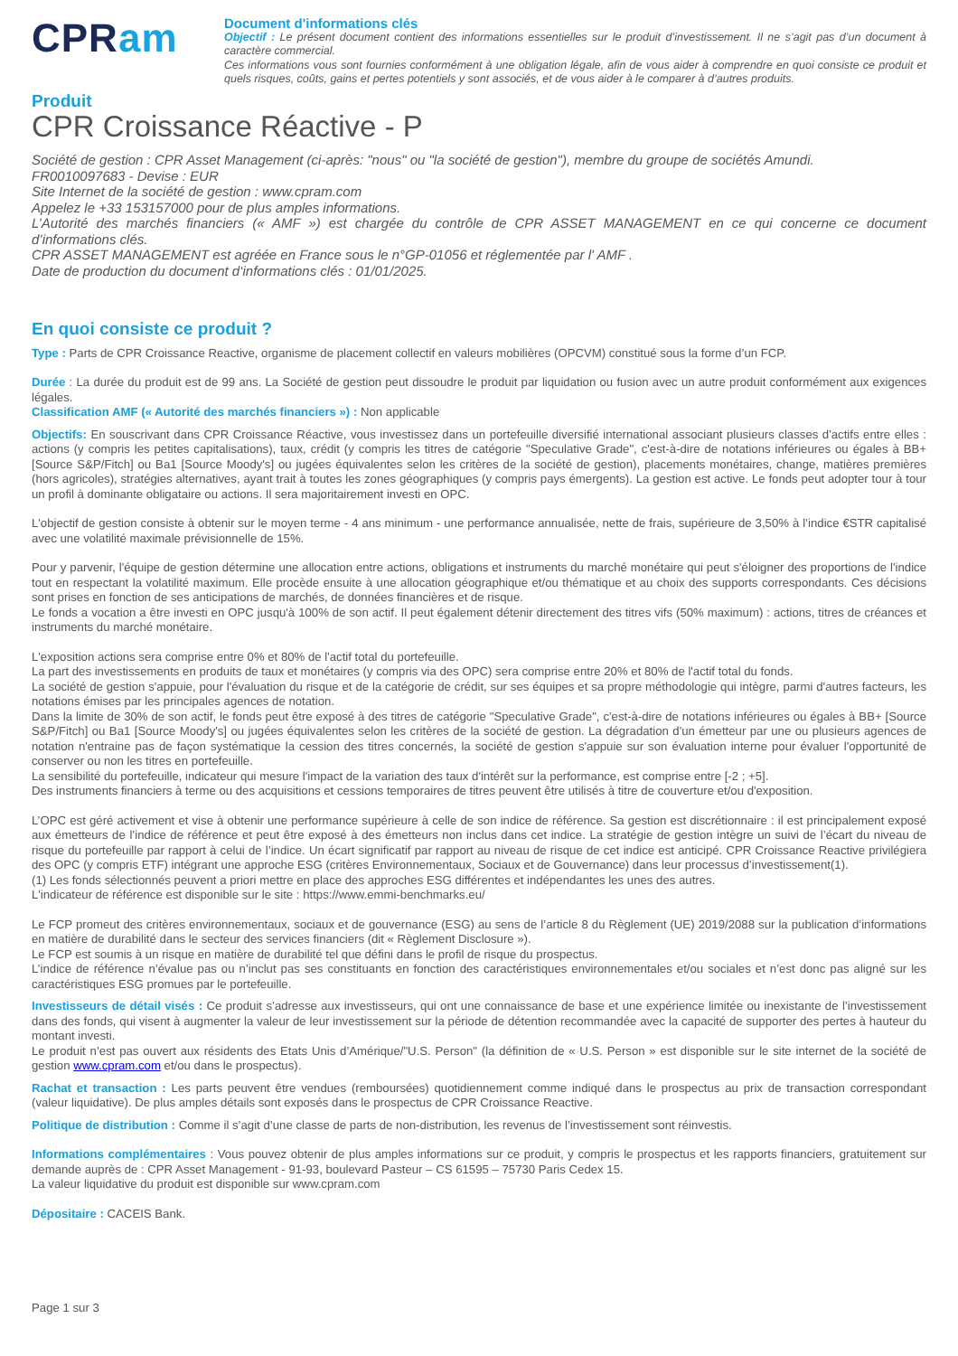CPRam
Document d'informations clés
Objectif : Le présent document contient des informations essentielles sur le produit d’investissement. Il ne s’agit pas d’un document à caractère commercial.
Ces informations vous sont fournies conformément à une obligation légale, afin de vous aider à comprendre en quoi consiste ce produit et quels risques, coûts, gains et pertes potentiels y sont associés, et de vous aider à le comparer à d’autres produits.
Produit
CPR Croissance Réactive - P
Société de gestion : CPR Asset Management (ci-après: "nous" ou "la société de gestion"), membre du groupe de sociétés Amundi.
FR0010097683 - Devise : EUR
Site Internet de la société de gestion : www.cpram.com
Appelez le +33 153157000 pour de plus amples informations.
L’Autorité des marchés financiers (« AMF ») est chargée du contrôle de CPR ASSET MANAGEMENT en ce qui concerne ce document d’informations clés.
CPR ASSET MANAGEMENT est agréée en France sous le n°GP-01056 et réglementée par l' AMF .
Date de production du document d‘informations clés : 01/01/2025.
En quoi consiste ce produit ?
Type : Parts de CPR Croissance Reactive, organisme de placement collectif en valeurs mobilières (OPCVM) constitué sous la forme d’un FCP.
Durée : La durée du produit est de 99 ans. La Société de gestion peut dissoudre le produit par liquidation ou fusion avec un autre produit conformément aux exigences légales.
Classification AMF (« Autorité des marchés financiers ») : Non applicable
Objectifs: En souscrivant dans CPR Croissance Réactive, vous investissez dans un portefeuille diversifié international associant plusieurs classes d'actifs entre elles : actions (y compris les petites capitalisations), taux, crédit (y compris les titres de catégorie "Speculative Grade", c'est-à-dire de notations inférieures ou égales à BB+ [Source S&P/Fitch] ou Ba1 [Source Moody's] ou jugées équivalentes selon les critères de la société de gestion), placements monétaires, change, matières premières (hors agricoles), stratégies alternatives, ayant trait à toutes les zones géographiques (y compris pays émergents). La gestion est active. Le fonds peut adopter tour à tour un profil à dominante obligataire ou actions. Il sera majoritairement investi en OPC.
L'objectif de gestion consiste à obtenir sur le moyen terme - 4 ans minimum - une performance annualisée, nette de frais, supérieure de 3,50% à l’indice €STR capitalisé avec une volatilité maximale prévisionnelle de 15%.
Pour y parvenir, l'équipe de gestion détermine une allocation entre actions, obligations et instruments du marché monétaire qui peut s'éloigner des proportions de l'indice tout en respectant la volatilité maximum. Elle procède ensuite à une allocation géographique et/ou thématique et au choix des supports correspondants. Ces décisions sont prises en fonction de ses anticipations de marchés, de données financières et de risque.
Le fonds a vocation a être investi en OPC jusqu'à 100% de son actif. Il peut également détenir directement des titres vifs (50% maximum) : actions, titres de créances et instruments du marché monétaire.
L'exposition actions sera comprise entre 0% et 80% de l'actif total du portefeuille.
La part des investissements en produits de taux et monétaires (y compris via des OPC) sera comprise entre 20% et 80% de l'actif total du fonds.
La société de gestion s'appuie, pour l'évaluation du risque et de la catégorie de crédit, sur ses équipes et sa propre méthodologie qui intègre, parmi d'autres facteurs, les notations émises par les principales agences de notation.
Dans la limite de 30% de son actif, le fonds peut être exposé à des titres de catégorie "Speculative Grade", c'est-à-dire de notations inférieures ou égales à BB+ [Source S&P/Fitch] ou Ba1 [Source Moody's] ou jugées équivalentes selon les critères de la société de gestion. La dégradation d'un émetteur par une ou plusieurs agences de notation n'entraine pas de façon systématique la cession des titres concernés, la société de gestion s'appuie sur son évaluation interne pour évaluer l'opportunité de conserver ou non les titres en portefeuille.
La sensibilité du portefeuille, indicateur qui mesure l'impact de la variation des taux d'intérêt sur la performance, est comprise entre [-2 ; +5].
Des instruments financiers à terme ou des acquisitions et cessions temporaires de titres peuvent être utilisés à titre de couverture et/ou d'exposition.
L’OPC est géré activement et vise à obtenir une performance supérieure à celle de son indice de référence. Sa gestion est discrétionnaire : il est principalement exposé aux émetteurs de l’indice de référence et peut être exposé à des émetteurs non inclus dans cet indice. La stratégie de gestion intègre un suivi de l’écart du niveau de risque du portefeuille par rapport à celui de l’indice. Un écart significatif par rapport au niveau de risque de cet indice est anticipé. CPR Croissance Reactive privilégiera des OPC (y compris ETF) intégrant une approche ESG (critères Environnementaux, Sociaux et de Gouvernance) dans leur processus d’investissement(1).
(1) Les fonds sélectionnés peuvent a priori mettre en place des approches ESG différentes et indépendantes les unes des autres.
L'indicateur de référence est disponible sur le site : https://www.emmi-benchmarks.eu/
Le FCP promeut des critères environnementaux, sociaux et de gouvernance (ESG) au sens de l’article 8 du Règlement (UE) 2019/2088 sur la publication d’informations en matière de durabilité dans le secteur des services financiers (dit « Règlement Disclosure »).
Le FCP est soumis à un risque en matière de durabilité tel que défini dans le profil de risque du prospectus.
L’indice de référence n’évalue pas ou n’inclut pas ses constituants en fonction des caractéristiques environnementales et/ou sociales et n’est donc pas aligné sur les caractéristiques ESG promues par le portefeuille.
Investisseurs de détail visés : Ce produit s’adresse aux investisseurs, qui ont une connaissance de base et une expérience limitée ou inexistante de l’investissement dans des fonds, qui visent à augmenter la valeur de leur investissement sur la période de détention recommandée avec la capacité de supporter des pertes à hauteur du montant investi.
Le produit n’est pas ouvert aux résidents des Etats Unis d’Amérique/"U.S. Person" (la définition de « U.S. Person » est disponible sur le site internet de la société de gestion www.cpram.com et/ou dans le prospectus).
Rachat et transaction : Les parts peuvent être vendues (remboursées) quotidiennement comme indiqué dans le prospectus au prix de transaction correspondant (valeur liquidative). De plus amples détails sont exposés dans le prospectus de CPR Croissance Reactive.
Politique de distribution : Comme il s’agit d’une classe de parts de non-distribution, les revenus de l’investissement sont réinvestis.
Informations complémentaires : Vous pouvez obtenir de plus amples informations sur ce produit, y compris le prospectus et les rapports financiers, gratuitement sur demande auprès de : CPR Asset Management - 91-93, boulevard Pasteur – CS 61595 – 75730 Paris Cedex 15.
La valeur liquidative du produit est disponible sur www.cpram.com
Dépositaire : CACEIS Bank.
Page 1 sur 3